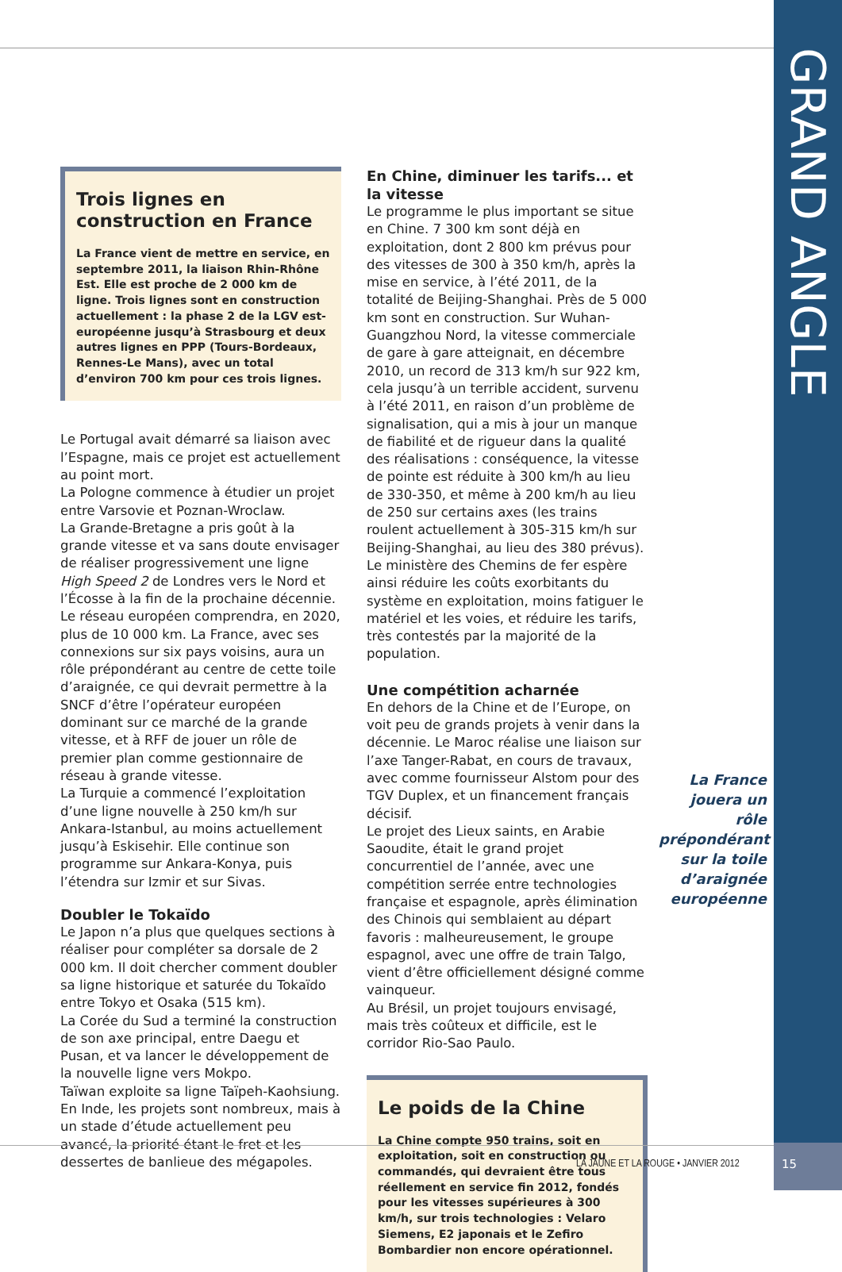GRAND ANGLE
Trois lignes en construction en France
La France vient de mettre en service, en septembre 2011, la liaison Rhin-Rhône Est. Elle est proche de 2 000 km de ligne. Trois lignes sont en construction actuellement : la phase 2 de la LGV est-européenne jusqu’à Strasbourg et deux autres lignes en PPP (Tours-Bordeaux, Rennes-Le Mans), avec un total d’environ 700 km pour ces trois lignes.
Le Portugal avait démarré sa liaison avec l’Espagne, mais ce projet est actuellement au point mort.
La Pologne commence à étudier un projet entre Varsovie et Poznan-Wroclaw.
La Grande-Bretagne a pris goût à la grande vitesse et va sans doute envisager de réaliser progressivement une ligne High Speed 2 de Londres vers le Nord et l’Écosse à la fin de la prochaine décennie.
Le réseau européen comprendra, en 2020, plus de 10 000 km. La France, avec ses connexions sur six pays voisins, aura un rôle prépondérant au centre de cette toile d’araignée, ce qui devrait permettre à la SNCF d’être l’opérateur européen dominant sur ce marché de la grande vitesse, et à RFF de jouer un rôle de premier plan comme gestionnaire de réseau à grande vitesse.
La Turquie a commencé l’exploitation d’une ligne nouvelle à 250 km/h sur Ankara-Istanbul, au moins actuellement jusqu’à Eskisehir. Elle continue son programme sur Ankara-Konya, puis l’étendra sur Izmir et sur Sivas.
Doubler le Tokaïdo
Le Japon n’a plus que quelques sections à réaliser pour compléter sa dorsale de 2 000 km. Il doit chercher comment doubler sa ligne historique et saturée du Tokaïdo entre Tokyo et Osaka (515 km).
La Corée du Sud a terminé la construction de son axe principal, entre Daegu et Pusan, et va lancer le développement de la nouvelle ligne vers Mokpo.
Taïwan exploite sa ligne Taïpeh-Kaohsiung.
En Inde, les projets sont nombreux, mais à un stade d’étude actuellement peu avancé, la priorité étant le fret et les dessertes de banlieue des mégapoles.
En Chine, diminuer les tarifs... et la vitesse
Le programme le plus important se situe en Chine. 7 300 km sont déjà en exploitation, dont 2 800 km prévus pour des vitesses de 300 à 350 km/h, après la mise en service, à l’été 2011, de la totalité de Beijing-Shanghai. Près de 5 000 km sont en construction. Sur Wuhan-Guangzhou Nord, la vitesse commerciale de gare à gare atteignait, en décembre 2010, un record de 313 km/h sur 922 km, cela jusqu’à un terrible accident, survenu à l’été 2011, en raison d’un problème de signalisation, qui a mis à jour un manque de fiabilité et de rigueur dans la qualité des réalisations : conséquence, la vitesse de pointe est réduite à 300 km/h au lieu de 330-350, et même à 200 km/h au lieu de 250 sur certains axes (les trains roulent actuellement à 305-315 km/h sur Beijing-Shanghai, au lieu des 380 prévus). Le ministère des Chemins de fer espère ainsi réduire les coûts exorbitants du système en exploitation, moins fatiguer le matériel et les voies, et réduire les tarifs, très contestés par la majorité de la population.
Une compétition acharnée
En dehors de la Chine et de l’Europe, on voit peu de grands projets à venir dans la décennie. Le Maroc réalise une liaison sur l’axe Tanger-Rabat, en cours de travaux, avec comme fournisseur Alstom pour des TGV Duplex, et un financement français décisif.
Le projet des Lieux saints, en Arabie Saoudite, était le grand projet concurrentiel de l’année, avec une compétition serrée entre technologies française et espagnole, après élimination des Chinois qui semblaient au départ favoris : malheureusement, le groupe espagnol, avec une offre de train Talgo, vient d’être officiellement désigné comme vainqueur.
Au Brésil, un projet toujours envisagé, mais très coûteux et difficile, est le corridor Rio-Sao Paulo.
Le poids de la Chine
La Chine compte 950 trains, soit en exploitation, soit en construction ou commandés, qui devraient être tous réellement en service fin 2012, fondés pour les vitesses supérieures à 300 km/h, sur trois technologies : Velaro Siemens, E2 japonais et le Zefiro Bombardier non encore opérationnel.
La France jouera un rôle prépondérant sur la toile d’araignée européenne
LA JAUNE ET LA ROUGE • JANVIER 2012
15